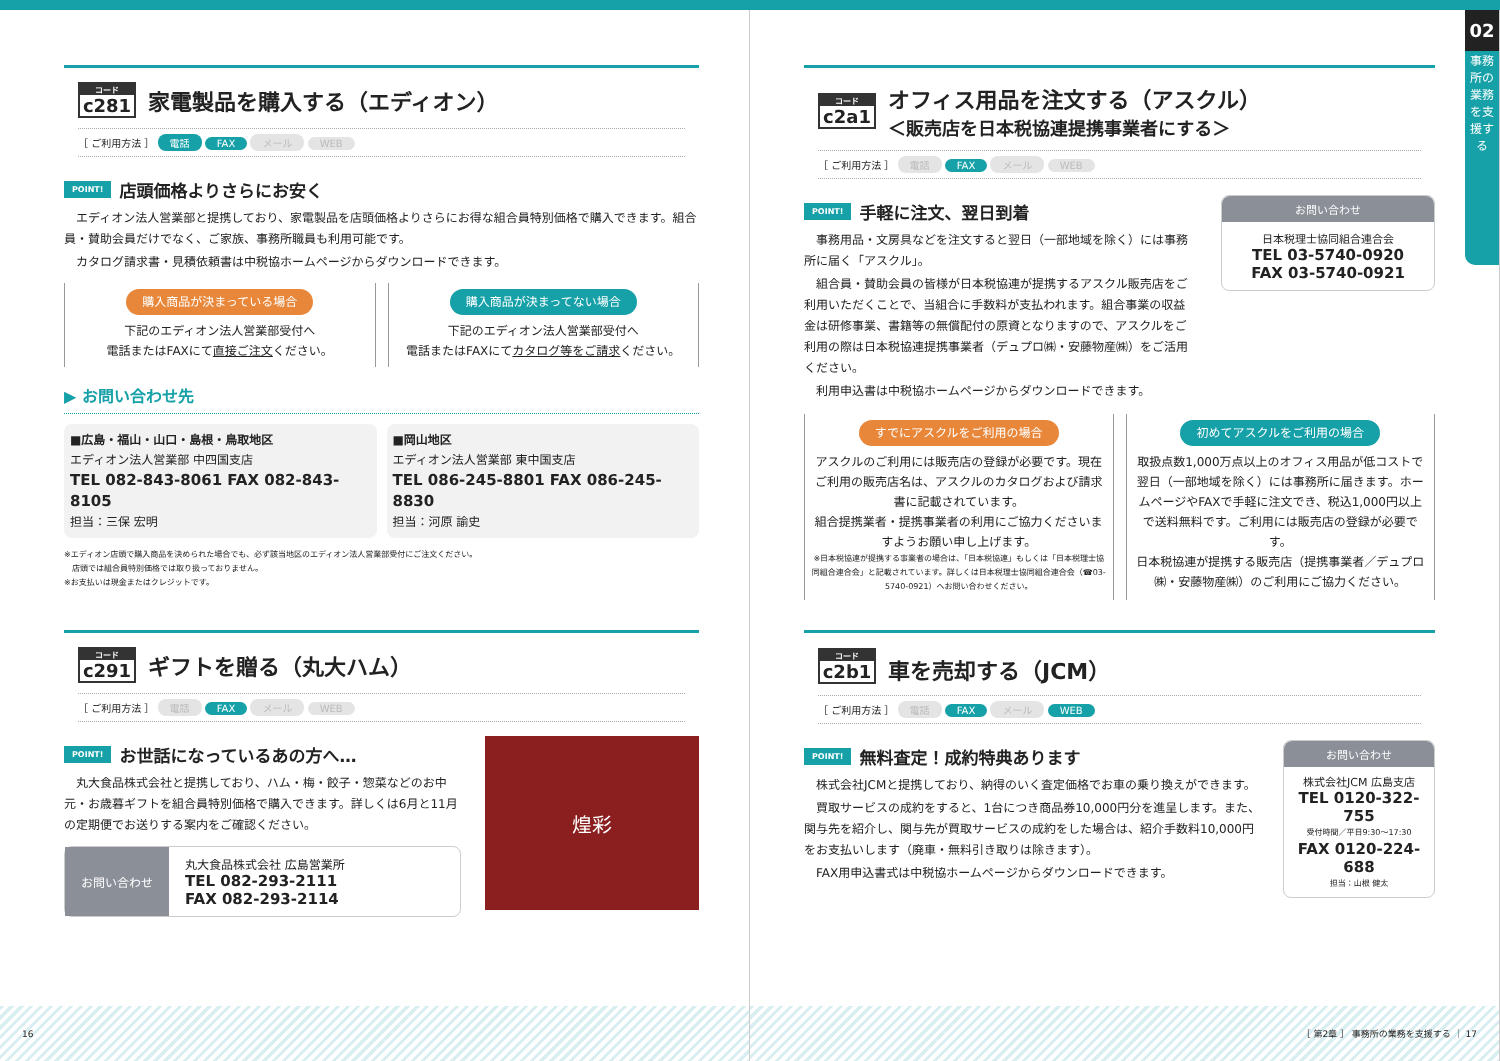コード
c281
家電製品を購入する（エディオン）
［ ご利用方法 ］ 電話 FAX メール WEB
POINT! 店頭価格よりさらにお安く
　エディオン法人営業部と提携しており、家電製品を店頭価格よりさらにお得な組合員特別価格で購入できます。組合員・賛助会員だけでなく、ご家族、事務所職員も利用可能です。
　カタログ請求書・見積依頼書は中税協ホームページからダウンロードできます。
購入商品が決まっている場合
下記のエディオン法人営業部受付へ
電話またはFAXにて直接ご注文ください。
購入商品が決まってない場合
下記のエディオン法人営業部受付へ
電話またはFAXにてカタログ等をご請求ください。
▶ お問い合わせ先
■広島・福山・山口・島根・鳥取地区
エディオン法人営業部 中四国支店
TEL 082-843-8061 FAX 082-843-8105
担当：三保 宏明
■岡山地区
エディオン法人営業部 東中国支店
TEL 086-245-8801 FAX 086-245-8830
担当：河原 諭史
※エディオン店頭で購入商品を決められた場合でも、必ず該当地区のエディオン法人営業部受付にご注文ください。
　店頭では組合員特別価格では取り扱っておりません。
※お支払いは現金またはクレジットです。
コード
c291
ギフトを贈る（丸大ハム）
［ ご利用方法 ］ 電話 FAX メール WEB
POINT! お世話になっているあの方へ…
　丸大食品株式会社と提携しており、ハム・梅・餃子・惣菜などのお中元・お歳暮ギフトを組合員特別価格で購入できます。詳しくは6月と11月の定期便でお送りする案内をご確認ください。
お問い合わせ
丸大食品株式会社 広島営業所
TEL 082-293-2111
FAX 082-293-2114
煌彩
16
02
事務所の業務を支援する
コード
c2a1
オフィス用品を注文する（アスクル）
＜販売店を日本税協連提携事業者にする＞
［ ご利用方法 ］ 電話 FAX メール WEB
POINT! 手軽に注文、翌日到着
　事務用品・文房具などを注文すると翌日（一部地域を除く）には事務所に届く「アスクル」。
　組合員・賛助会員の皆様が日本税協連が提携するアスクル販売店をご利用いただくことで、当組合に手数料が支払われます。組合事業の収益金は研修事業、書籍等の無償配付の原資となりますので、アスクルをご利用の際は日本税協連提携事業者（デュプロ㈱・安藤物産㈱）をご活用ください。
　利用申込書は中税協ホームページからダウンロードできます。
お問い合わせ
日本税理士協同組合連合会
TEL 03-5740-0920
FAX 03-5740-0921
すでにアスクルをご利用の場合
アスクルのご利用には販売店の登録が必要です。現在ご利用の販売店名は、アスクルのカタログおよび請求書に記載されています。
組合提携業者・提携事業者の利用にご協力くださいますようお願い申し上げます。
※日本税協連が提携する事業者の場合は、「日本税協連」もしくは「日本税理士協同組合連合会」と記載されています。詳しくは日本税理士協同組合連合会（☎03-5740-0921）へお問い合わせください。
初めてアスクルをご利用の場合
取扱点数1,000万点以上のオフィス用品が低コストで翌日（一部地域を除く）には事務所に届きます。ホームページやFAXで手軽に注文でき、税込1,000円以上で送料無料です。ご利用には販売店の登録が必要です。
日本税協連が提携する販売店（提携事業者／デュプロ㈱・安藤物産㈱）のご利用にご協力ください。
コード
c2b1
車を売却する（JCM）
［ ご利用方法 ］ 電話 FAX メール WEB
POINT! 無料査定！成約特典あります
　株式会社JCMと提携しており、納得のいく査定価格でお車の乗り換えができます。
　買取サービスの成約をすると、1台につき商品券10,000円分を進呈します。また、関与先を紹介し、関与先が買取サービスの成約をした場合は、紹介手数料10,000円をお支払いします（廃車・無料引き取りは除きます）。
　FAX用申込書式は中税協ホームページからダウンロードできます。
お問い合わせ
株式会社JCM 広島支店
TEL 0120-322-755
受付時間／平日9:30～17:30
FAX 0120-224-688
担当：山根 健太
［ 第2章 ］ 事務所の業務を支援する ｜ 17